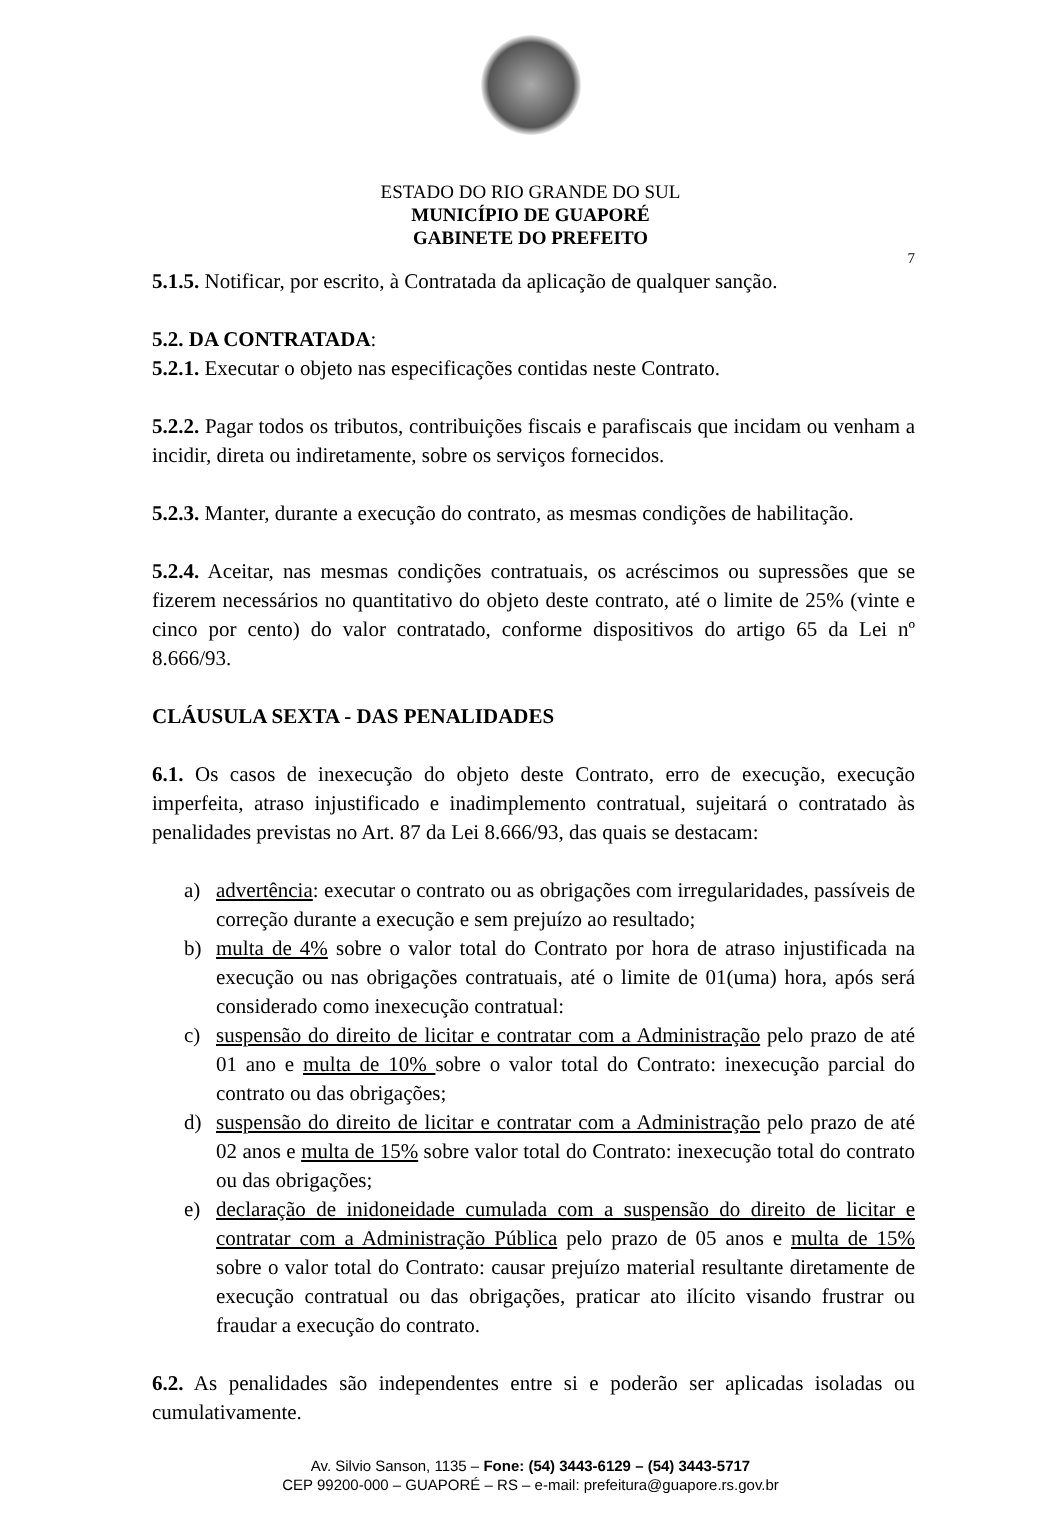ESTADO DO RIO GRANDE DO SUL
MUNICÍPIO DE GUAPORÉ
GABINETE DO PREFEITO
7
5.1.5. Notificar, por escrito, à Contratada da aplicação de qualquer sanção.
5.2. DA CONTRATADA:
5.2.1. Executar o objeto nas especificações contidas neste Contrato.
5.2.2. Pagar todos os tributos, contribuições fiscais e parafiscais que incidam ou venham a incidir, direta ou indiretamente, sobre os serviços fornecidos.
5.2.3. Manter, durante a execução do contrato, as mesmas condições de habilitação.
5.2.4. Aceitar, nas mesmas condições contratuais, os acréscimos ou supressões que se fizerem necessários no quantitativo do objeto deste contrato, até o limite de 25% (vinte e cinco por cento) do valor contratado, conforme dispositivos do artigo 65 da Lei nº 8.666/93.
CLÁUSULA SEXTA - DAS PENALIDADES
6.1. Os casos de inexecução do objeto deste Contrato, erro de execução, execução imperfeita, atraso injustificado e inadimplemento contratual, sujeitará o contratado às penalidades previstas no Art. 87 da Lei 8.666/93, das quais se destacam:
a) advertência: executar o contrato ou as obrigações com irregularidades, passíveis de correção durante a execução e sem prejuízo ao resultado;
b) multa de 4% sobre o valor total do Contrato por hora de atraso injustificada na execução ou nas obrigações contratuais, até o limite de 01(uma) hora, após será considerado como inexecução contratual:
c) suspensão do direito de licitar e contratar com a Administração pelo prazo de até 01 ano e multa de 10% sobre o valor total do Contrato: inexecução parcial do contrato ou das obrigações;
d) suspensão do direito de licitar e contratar com a Administração pelo prazo de até 02 anos e multa de 15% sobre valor total do Contrato: inexecução total do contrato ou das obrigações;
e) declaração de inidoneidade cumulada com a suspensão do direito de licitar e contratar com a Administração Pública pelo prazo de 05 anos e multa de 15% sobre o valor total do Contrato: causar prejuízo material resultante diretamente de execução contratual ou das obrigações, praticar ato ilícito visando frustrar ou fraudar a execução do contrato.
6.2. As penalidades são independentes entre si e poderão ser aplicadas isoladas ou cumulativamente.
Av. Silvio Sanson, 1135 – Fone: (54) 3443-6129 – (54) 3443-5717
CEP 99200-000 – GUAPORÉ – RS – e-mail: prefeitura@guapore.rs.gov.br